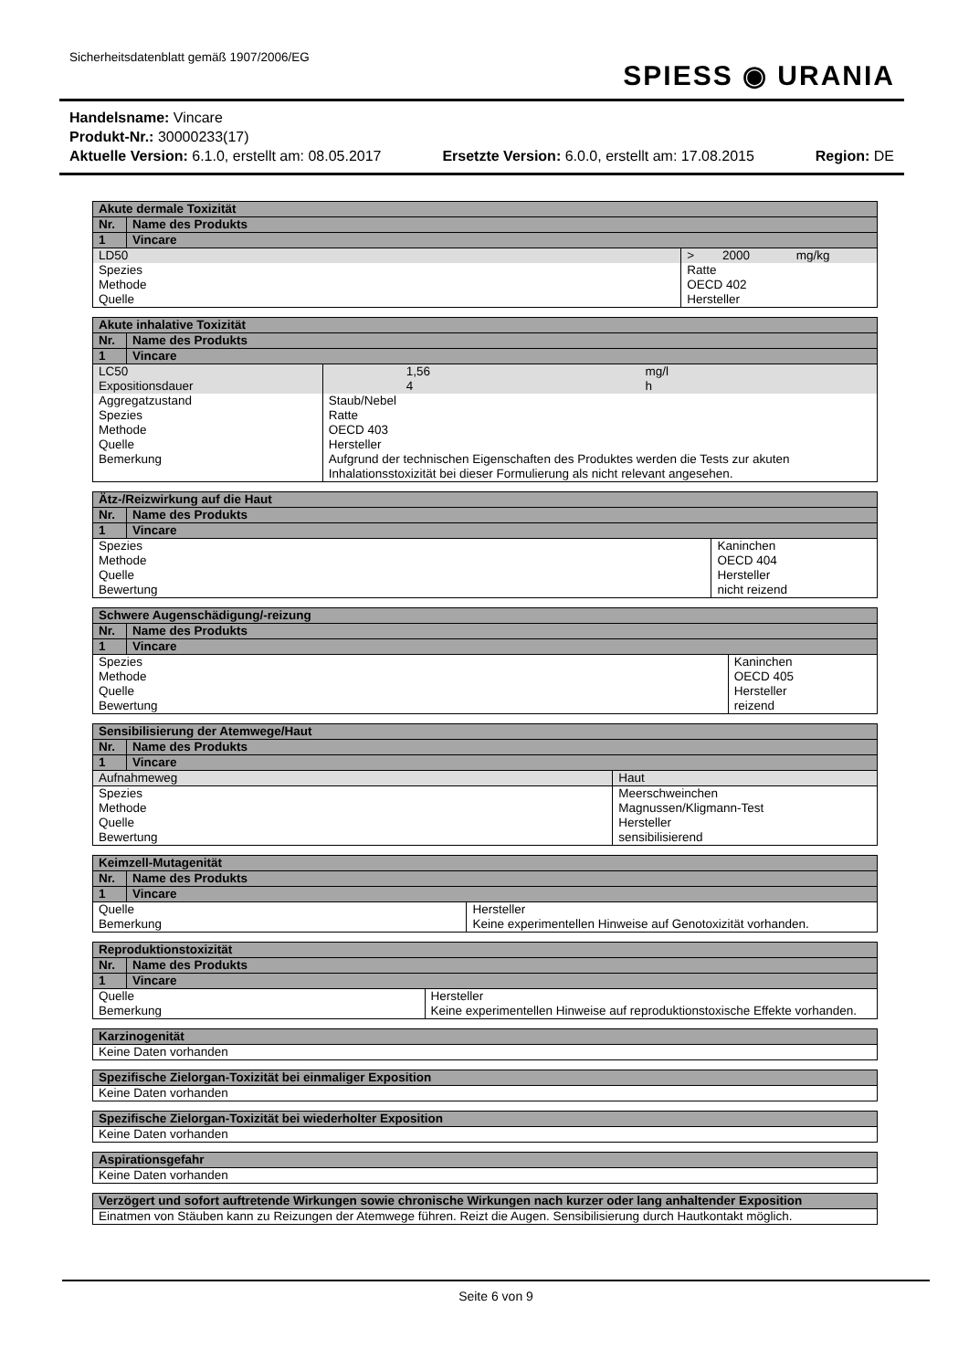Sicherheitsdatenblatt gemäß 1907/2006/EG
SPIESS ◉ URANIA
Handelsname: Vincare
Produkt-Nr.: 30000233(17)
Aktuelle Version: 6.1.0, erstellt am: 08.05.2017 Ersetzte Version: 6.0.0, erstellt am: 17.08.2015 Region: DE
| Akute dermale Toxizität | | | | |
| --- | --- | --- | --- | --- |
| Nr. | Name des Produkts | | | |
| 1 | Vincare | | | |
| LD50 | | > | 2000 | mg/kg |
| Spezies | | Ratte | | |
| Methode | | OECD 402 | | |
| Quelle | | Hersteller | | |
| Akute inhalative Toxizität | | | | |
| --- | --- | --- | --- | --- |
| Nr. | Name des Produkts | | | |
| 1 | Vincare | | | |
| LC50 | | | 1,56 | mg/l |
| Expositionsdauer | | | 4 | h |
| Aggregatzustand | | Staub/Nebel | | |
| Spezies | | Ratte | | |
| Methode | | OECD 403 | | |
| Quelle | | Hersteller | | |
| Bemerkung | | Aufgrund der technischen Eigenschaften des Produktes werden die Tests zur akuten Inhalationsstoxizität bei dieser Formulierung als nicht relevant angesehen. | | |
| Ätz-/Reizwirkung auf die Haut | | |
| --- | --- | --- |
| Nr. | Name des Produkts | |
| 1 | Vincare | |
| Spezies | | Kaninchen |
| Methode | | OECD 404 |
| Quelle | | Hersteller |
| Bewertung | | nicht reizend |
| Schwere Augenschädigung/-reizung | | |
| --- | --- | --- |
| Nr. | Name des Produkts | |
| 1 | Vincare | |
| Spezies | | Kaninchen |
| Methode | | OECD 405 |
| Quelle | | Hersteller |
| Bewertung | | reizend |
| Sensibilisierung der Atemwege/Haut | | |
| --- | --- | --- |
| Nr. | Name des Produkts | |
| 1 | Vincare | |
| Aufnahmeweg | | Haut |
| Spezies | | Meerschweinchen |
| Methode | | Magnussen/Kligmann-Test |
| Quelle | | Hersteller |
| Bewertung | | sensibilisierend |
| Keimzell-Mutagenität | | |
| --- | --- | --- |
| Nr. | Name des Produkts | |
| 1 | Vincare | |
| Quelle | | Hersteller |
| Bemerkung | | Keine experimentellen Hinweise auf Genotoxizität vorhanden. |
| Reproduktionstoxizität | | |
| --- | --- | --- |
| Nr. | Name des Produkts | |
| 1 | Vincare | |
| Quelle | | Hersteller |
| Bemerkung | | Keine experimentellen Hinweise auf reproduktionstoxische Effekte vorhanden. |
| Karzinogenität |
| --- |
| Keine Daten vorhanden |
| Spezifische Zielorgan-Toxizität bei einmaliger Exposition |
| --- |
| Keine Daten vorhanden |
| Spezifische Zielorgan-Toxizität bei wiederholter Exposition |
| --- |
| Keine Daten vorhanden |
| Aspirationsgefahr |
| --- |
| Keine Daten vorhanden |
| Verzögert und sofort auftretende Wirkungen sowie chronische Wirkungen nach kurzer oder lang anhaltender Exposition |
| --- |
| Einatmen von Stäuben kann zu Reizungen der Atemwege führen. Reizt die Augen. Sensibilisierung durch Hautkontakt möglich. |
Seite 6 von 9